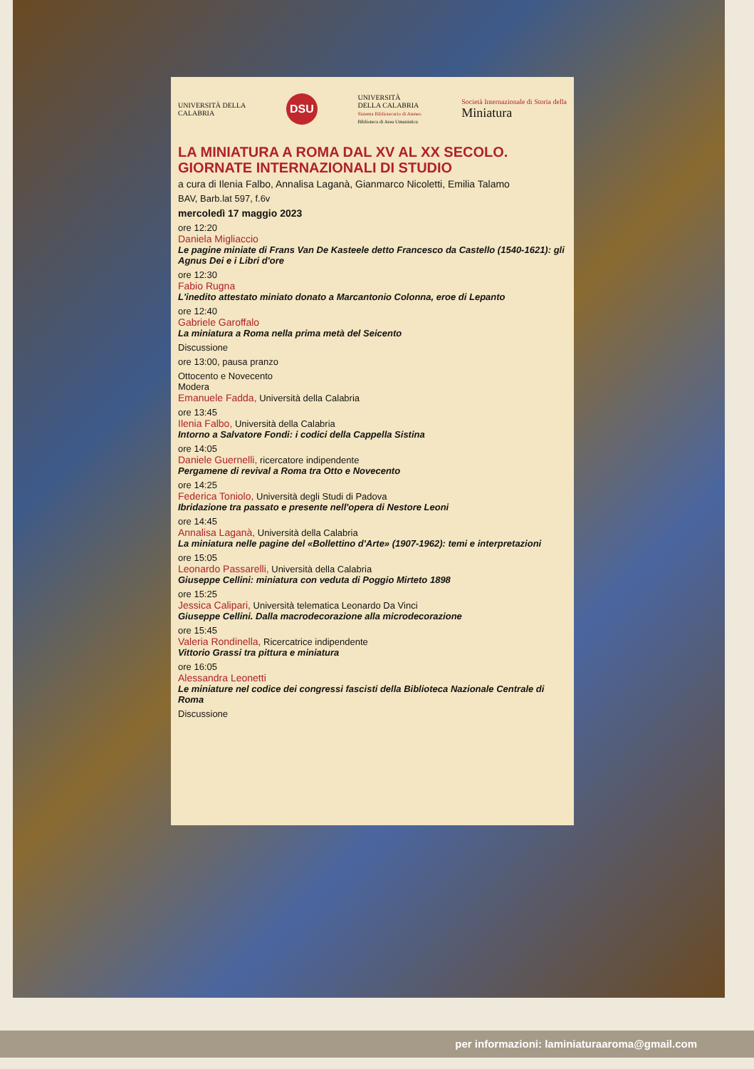UNIVERSITÀ DELLA
CALABRIA
DSU
UNIVERSITÀ
DELLA CALABRIA
Sistema Bibliotecario di Ateneo
Biblioteca di Area Umanistica
Società Internazionale di Storia della
Miniatura
LA MINIATURA A ROMA DAL XV AL XX SECOLO.
GIORNATE INTERNAZIONALI DI STUDIO
a cura di Ilenia Falbo, Annalisa Laganà, Gianmarco Nicoletti, Emilia Talamo
BAV, Barb.lat 597, f.6v
mercoledì 17 maggio 2023
ore 12:20
Daniela Migliaccio
Le pagine miniate di Frans Van De Kasteele detto Francesco da Castello (1540-1621): gli Agnus Dei e i Libri d'ore
ore 12:30
Fabio Rugna
L'inedito attestato miniato donato a Marcantonio Colonna, eroe di Lepanto
ore 12:40
Gabriele Garoffalo
La miniatura a Roma nella prima metà del Seicento
Discussione
ore 13:00, pausa pranzo
Ottocento e Novecento
Modera
Emanuele Fadda, Università della Calabria
ore 13:45
Ilenia Falbo, Università della Calabria
Intorno a Salvatore Fondi: i codici della Cappella Sistina
ore 14:05
Daniele Guernelli, ricercatore indipendente
Pergamene di revival a Roma tra Otto e Novecento
ore 14:25
Federica Toniolo, Università degli Studi di Padova
Ibridazione tra passato e presente nell'opera di Nestore Leoni
ore 14:45
Annalisa Laganà, Università della Calabria
La miniatura nelle pagine del «Bollettino d'Arte» (1907-1962): temi e interpretazioni
ore 15:05
Leonardo Passarelli, Università della Calabria
Giuseppe Cellini: miniatura con veduta di Poggio Mirteto 1898
ore 15:25
Jessica Calipari, Università telematica Leonardo Da Vinci
Giuseppe Cellini. Dalla macrodecorazione alla microdecorazione
ore 15:45
Valeria Rondinella, Ricercatrice indipendente
Vittorio Grassi tra pittura e miniatura
ore 16:05
Alessandra Leonetti
Le miniature nel codice dei congressi fascisti della Biblioteca Nazionale Centrale di Roma
Discussione
per informazioni: laminiaturaaroma@gmail.com